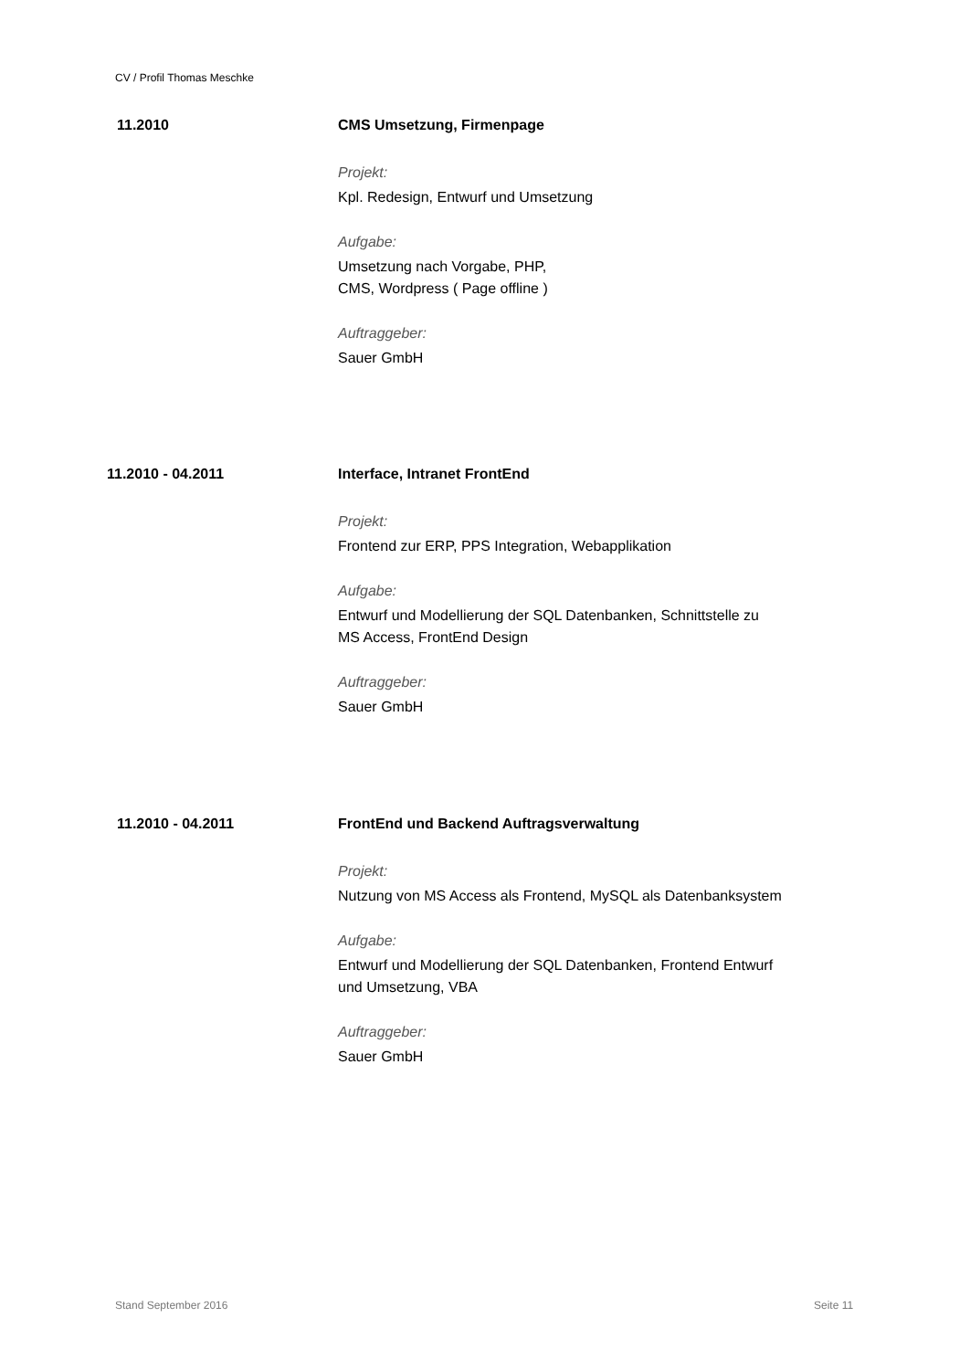CV / Profil Thomas Meschke
11.2010 CMS Umsetzung, Firmenpage
Projekt:
Kpl. Redesign, Entwurf und Umsetzung
Aufgabe:
Umsetzung nach Vorgabe, PHP,
CMS, Wordpress ( Page offline )
Auftraggeber:
Sauer GmbH
11.2010 - 04.2011 Interface, Intranet FrontEnd
Projekt:
Frontend zur ERP, PPS Integration, Webapplikation
Aufgabe:
Entwurf und Modellierung der SQL Datenbanken, Schnittstelle zu
MS Access, FrontEnd Design
Auftraggeber:
Sauer GmbH
11.2010 - 04.2011 FrontEnd und Backend Auftragsverwaltung
Projekt:
Nutzung von MS Access als Frontend, MySQL als Datenbanksystem
Aufgabe:
Entwurf und Modellierung der SQL Datenbanken, Frontend Entwurf
und Umsetzung, VBA
Auftraggeber:
Sauer GmbH
Stand September 2016 Seite 11